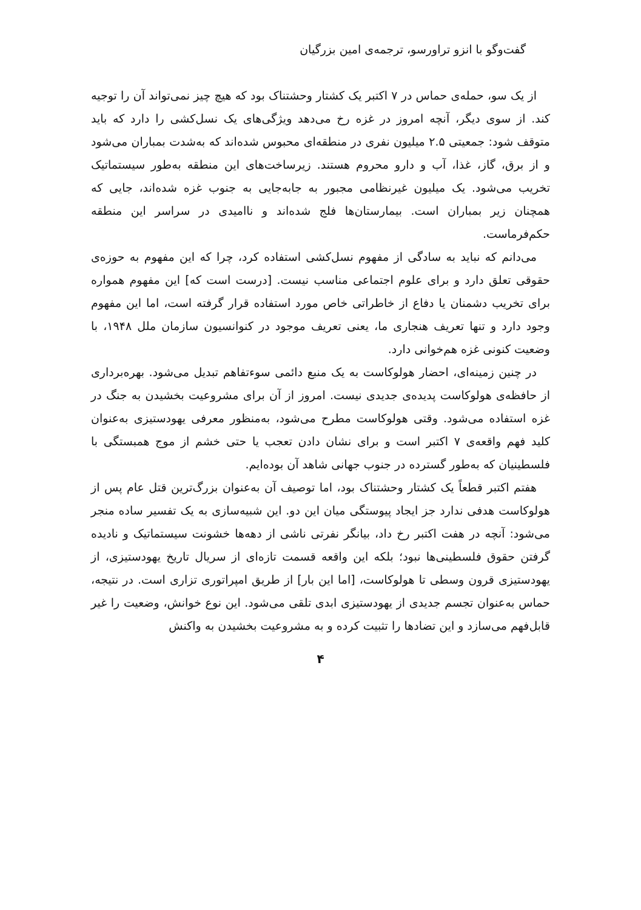گفت‌وگو با انزو تراورسو، ترجمه‌ی امین بزرگیان
از یک سو، حمله‌ی حماس در ۷ اکتبر یک کشتار وحشتناک بود که هیچ چیز نمی‌تواند آن را توجیه کند. از سوی دیگر، آنچه امروز در غزه رخ می‌دهد ویژگی‌های یک نسل‌کشی را دارد که باید متوقف شود: جمعیتی ۲.۵ میلیون نفری در منطقه‌ای محبوس شده‌اند که به‌شدت بمباران می‌شود و از برق، گاز، غذا، آب و دارو محروم هستند. زیرساخت‌های این منطقه به‌طور سیستماتیک تخریب می‌شود. یک میلیون غیرنظامی مجبور به جابه‌جایی به جنوب غزه شده‌اند، جایی که همچنان زیر بمباران است. بیمارستان‌ها فلج شده‌اند و ناامیدی در سراسر این منطقه حکم‌فرماست.
می‌دانم که نباید به سادگی از مفهوم نسل‌کشی استفاده کرد، چرا که این مفهوم به حوزه‌ی حقوقی تعلق دارد و برای علوم اجتماعی مناسب نیست. [درست است که] این مفهوم همواره برای تخریب دشمنان یا دفاع از خاطراتی خاص مورد استفاده قرار گرفته است، اما این مفهوم وجود دارد و تنها تعریف هنجاری ما، یعنی تعریف موجود در کنوانسیون سازمان ملل ۱۹۴۸، با وضعیت کنونی غزه هم‌خوانی دارد.
در چنین زمینه‌ای، احضار هولوکاست به یک منبع دائمی سوءتفاهم تبدیل می‌شود. بهره‌برداری از حافظه‌ی هولوکاست پدیده‌ی جدیدی نیست. امروز از آن برای مشروعیت بخشیدن به جنگ در غزه استفاده می‌شود. وقتی هولوکاست مطرح می‌شود، به‌منظور معرفی یهودستیزی به‌عنوان کلید فهم واقعه‌ی ۷ اکتبر است و برای نشان دادن تعجب یا حتی خشم از موج همبستگی با فلسطینیان که به‌طور گسترده در جنوب جهانی شاهد آن بوده‌ایم.
هفتم اکتبر قطعاً یک کشتار وحشتناک بود، اما توصیف آن به‌عنوان بزرگ‌ترین قتل عام پس از هولوکاست هدفی ندارد جز ایجاد پیوستگی میان این دو. این شبیه‌سازی به یک تفسیر ساده منجر می‌شود: آنچه در هفت اکتبر رخ داد، بیانگر نفرتی ناشی از دهه‌ها خشونت سیستماتیک و نادیده گرفتن حقوق فلسطینی‌ها نبود؛ بلکه این واقعه قسمت تازه‌ای از سریال تاریخ یهودستیزی، از یهودستیزی قرون وسطی تا هولوکاست، [اما این بار] از طریق امپراتوری تزاری است. در نتیجه، حماس به‌عنوان تجسم جدیدی از یهودستیزی ابدی تلقی می‌شود. این نوع خوانش، وضعیت را غیر قابل‌فهم می‌سازد و این تضادها را تثبیت کرده و به مشروعیت بخشیدن به واکنش
۴